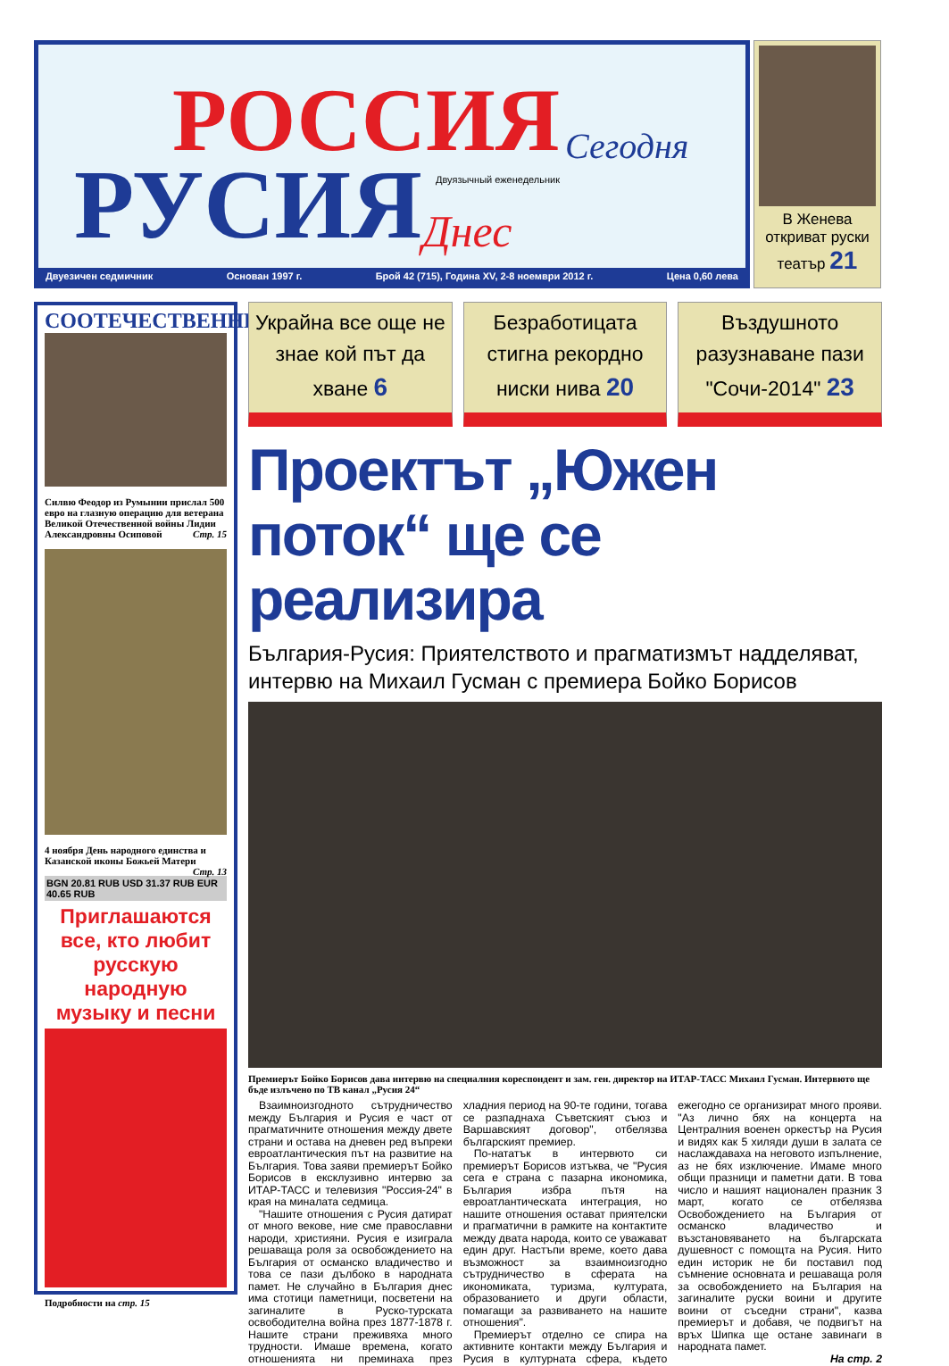РОССИЯ
РУСИЯ
Сегодня
Двуязычный еженедельник
Днес
Двуезичен седмичник Основан 1997 г. Брой 42 (715), Година XV, 2-8 ноември 2012 г. Цена 0,60 лева
В Женева откриват руски театър 21
СООТЕЧЕСТВЕННИК
Силвю Феодор из Румынии прислал 500 евро на глазную операцию для ветерана Великой Отечественной войны Лидии Александровны Осиповой Стр. 15
4 ноября День народного единства и Казанской иконы Божьей Матери Стр. 13
BGN 20.81 RUB USD 31.37 RUB EUR 40.65 RUB
Приглашаются все, кто любит русскую народную музыку и песни
Подробности на стр. 15
Украйна все още не знае кой път да хване 6
Безработицата стигна рекордно ниски нива 20
Въздушното разузнаване пази "Сочи-2014" 23
Проектът „Южен поток“ ще се реализира
България-Русия: Приятелството и прагматизмът надделяват, интервю на Михаил Гусман с премиера Бойко Борисов
Премиерът Бойко Борисов дава интервю на специалния кореспондент и зам. ген. директор на ИТАР-ТАСС Михаил Гусман. Интервюто ще бъде излъчено по ТВ канал „Русия 24“
Взаимноизгодното сътрудничество между България и Русия е част от прагматичните отношения между двете страни и остава на дневен ред въпреки евроатлантическия път на развитие на България. Това заяви премиерът Бойко Борисов в ексклузивно интервю за ИТАР-ТАСС и телевизия "Россия-24" в края на миналата седмица.
"Нашите отношения с Русия датират от много векове, ние сме православни народи, християни. Русия е изиграла решаваща роля за освобождението на България от османско владичество и това се пази дълбоко в народната памет. Не случайно в България днес има стотици паметници, посветени на загиналите в Руско-турската освободителна война през 1877-1878 г. Нашите страни преживяха много трудности. Имаше времена, когато отношенията ни преминаха през хладния период на 90-те години, тогава се разпаднаха Съветският съюз и Варшавският договор", отбелязва българският премиер.
По-нататък в интервюто си премиерът Борисов изтъква, че "Русия сега е страна с пазарна икономика, България избра пътя на евроатлантическата интеграция, но нашите отношения остават приятелски и прагматични в рамките на контактите между двата народа, които се уважават един друг. Настъпи време, което дава възможност за взаимноизгодно сътрудничество в сферата на икономиката, туризма, културата, образованието и други области, помагащи за развиването на нашите отношения".
Премиерът отделно се спира на активните контакти между България и Русия в културната сфера, където ежегодно се организират много прояви. "Аз лично бях на концерта на Централния военен оркестър на Русия и видях как 5 хиляди души в залата се наслаждаваха на неговото изпълнение, аз не бях изключение. Имаме много общи празници и паметни дати. В това число и нашият национален празник 3 март, когато се отбелязва Освобождението на България от османско владичество и възстановяването на българската душевност с помощта на Русия. Нито един историк не би поставил под съмнение основната и решаваща роля за освобождението на България на загиналите руски воини и другите воини от съседни страни", казва премиерът и добавя, че подвигът на връх Шипка ще остане завинаги в народната памет.
На стр. 2